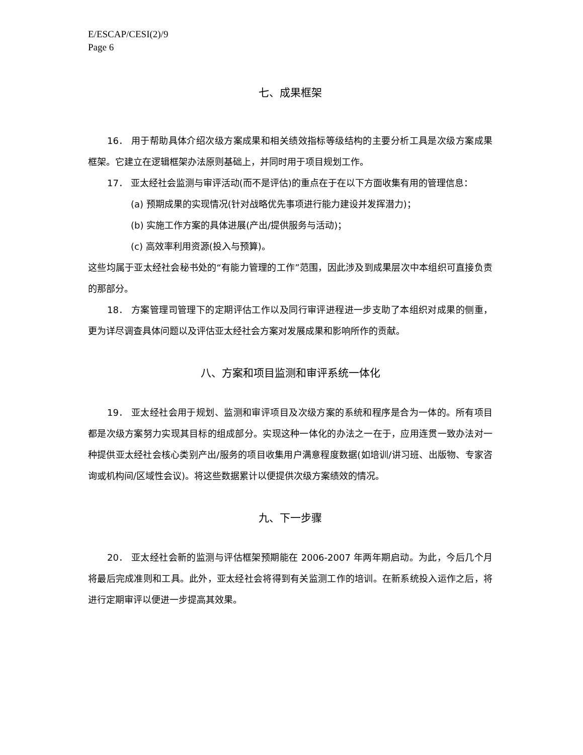E/ESCAP/CESI(2)/9
Page 6
七、成果框架
16． 用于帮助具体介绍次级方案成果和相关绩效指标等级结构的主要分析工具是次级方案成果框架。它建立在逻辑框架办法原则基础上，并同时用于项目规划工作。
17． 亚太经社会监测与审评活动(而不是评估)的重点在于在以下方面收集有用的管理信息：
(a) 预期成果的实现情况(针对战略优先事项进行能力建设并发挥潜力)；
(b) 实施工作方案的具体进展(产出/提供服务与活动)；
(c) 高效率利用资源(投入与预算)。
这些均属于亚太经社会秘书处的“有能力管理的工作”范围，因此涉及到成果层次中本组织可直接负责的那部分。
18． 方案管理司管理下的定期评估工作以及同行审评进程进一步支助了本组织对成果的侧重，更为详尽调查具体问题以及评估亚太经社会方案对发展成果和影响所作的贡献。
八、方案和项目监测和审评系统一体化
19． 亚太经社会用于规划、监测和审评项目及次级方案的系统和程序是合为一体的。所有项目都是次级方案努力实现其目标的组成部分。实现这种一体化的办法之一在于，应用连贯一致办法对一种提供亚太经社会核心类别产出/服务的项目收集用户满意程度数据(如培训/讲习班、出版物、专家咨询或机构间/区域性会议)。将这些数据累计以便提供次级方案绩效的情况。
九、下一步骤
20． 亚太经社会新的监测与评估框架预期能在 2006-2007 年两年期启动。为此，今后几个月将最后完成准则和工具。此外，亚太经社会将得到有关监测工作的培训。在新系统投入运作之后，将进行定期审评以便进一步提高其效果。